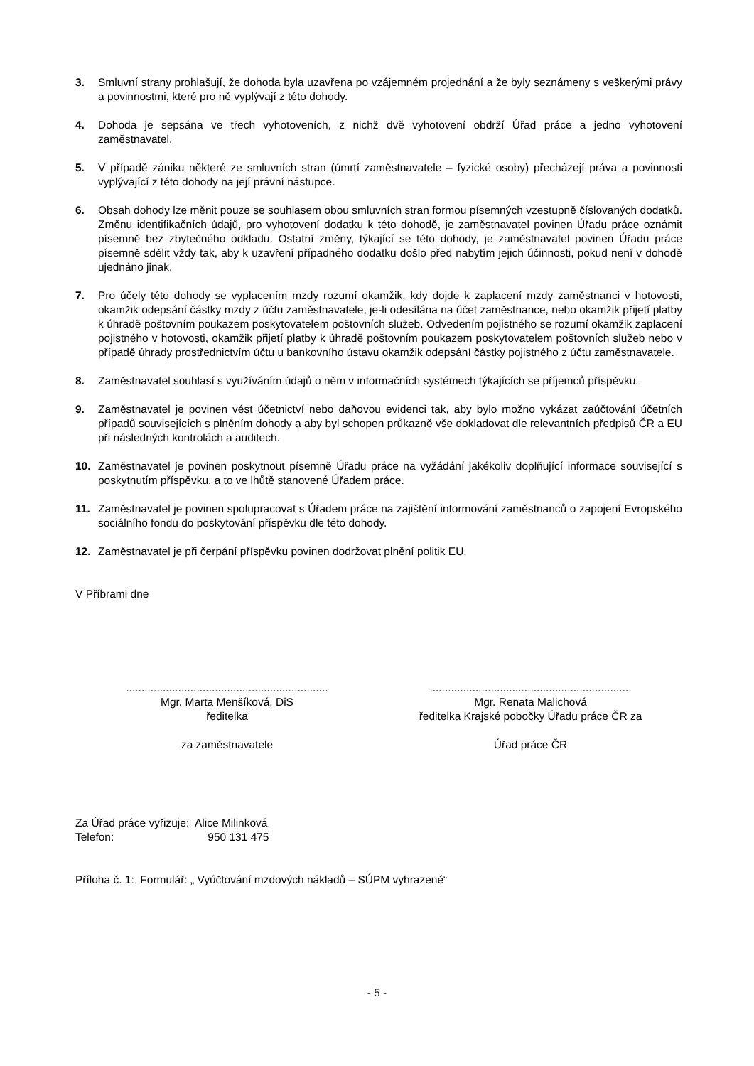3. Smluvní strany prohlašují, že dohoda byla uzavřena po vzájemném projednání a že byly seznámeny s veškerými právy a povinnostmi, které pro ně vyplývají z této dohody.
4. Dohoda je sepsána ve třech vyhotoveních, z nichž dvě vyhotovení obdrží Úřad práce a jedno vyhotovení zaměstnavatel.
5. V případě zániku některé ze smluvních stran (úmrtí zaměstnavatele – fyzické osoby) přecházejí práva a povinnosti vyplývající z této dohody na její právní nástupce.
6. Obsah dohody lze měnit pouze se souhlasem obou smluvních stran formou písemných vzestupně číslovaných dodatků. Změnu identifikačních údajů, pro vyhotovení dodatku k této dohodě, je zaměstnavatel povinen Úřadu práce oznámit písemně bez zbytečného odkladu. Ostatní změny, týkající se této dohody, je zaměstnavatel povinen Úřadu práce písemně sdělit vždy tak, aby k uzavření případného dodatku došlo před nabytím jejich účinnosti, pokud není v dohodě ujednáno jinak.
7. Pro účely této dohody se vyplacením mzdy rozumí okamžik, kdy dojde k zaplacení mzdy zaměstnanci v hotovosti, okamžik odepsání částky mzdy z účtu zaměstnavatele, je-li odesílána na účet zaměstnance, nebo okamžik přijetí platby k úhradě poštovním poukazem poskytovatelem poštovních služeb. Odvedením pojistného se rozumí okamžik zaplacení pojistného v hotovosti, okamžik přijetí platby k úhradě poštovním poukazem poskytovatelem poštovních služeb nebo v případě úhrady prostřednictvím účtu u bankovního ústavu okamžik odepsání částky pojistného z účtu zaměstnavatele.
8. Zaměstnavatel souhlasí s využíváním údajů o něm v informačních systémech týkajících se příjemců příspěvku.
9. Zaměstnavatel je povinen vést účetnictví nebo daňovou evidenci tak, aby bylo možno vykázat zaúčtování účetních případů souvisejících s plněním dohody a aby byl schopen průkazně vše dokladovat dle relevantních předpisů ČR a EU při následných kontrolách a auditech.
10. Zaměstnavatel je povinen poskytnout písemně Úřadu práce na vyžádání jakékoliv doplňující informace související s poskytnutím příspěvku, a to ve lhůtě stanovené Úřadem práce.
11. Zaměstnavatel je povinen spolupracovat s Úřadem práce na zajištění informování zaměstnanců o zapojení Evropského sociálního fondu do poskytování příspěvku dle této dohody.
12. Zaměstnavatel je při čerpání příspěvku povinen dodržovat plnění politik EU.
V Příbrami dne
..................................................................
Mgr. Marta Menšíková, DiS
ředitelka
za zaměstnavatele
..................................................................
Mgr. Renata Malichová
ředitelka Krajské pobočky Úřadu práce ČR za
Úřad práce ČR
Za Úřad práce vyřizuje: Alice Milinková
Telefon: 950 131 475
Příloha č. 1: Formulář: „ Vyúčtování mzdových nákladů – SÚPM vyhrazené“
- 5 -